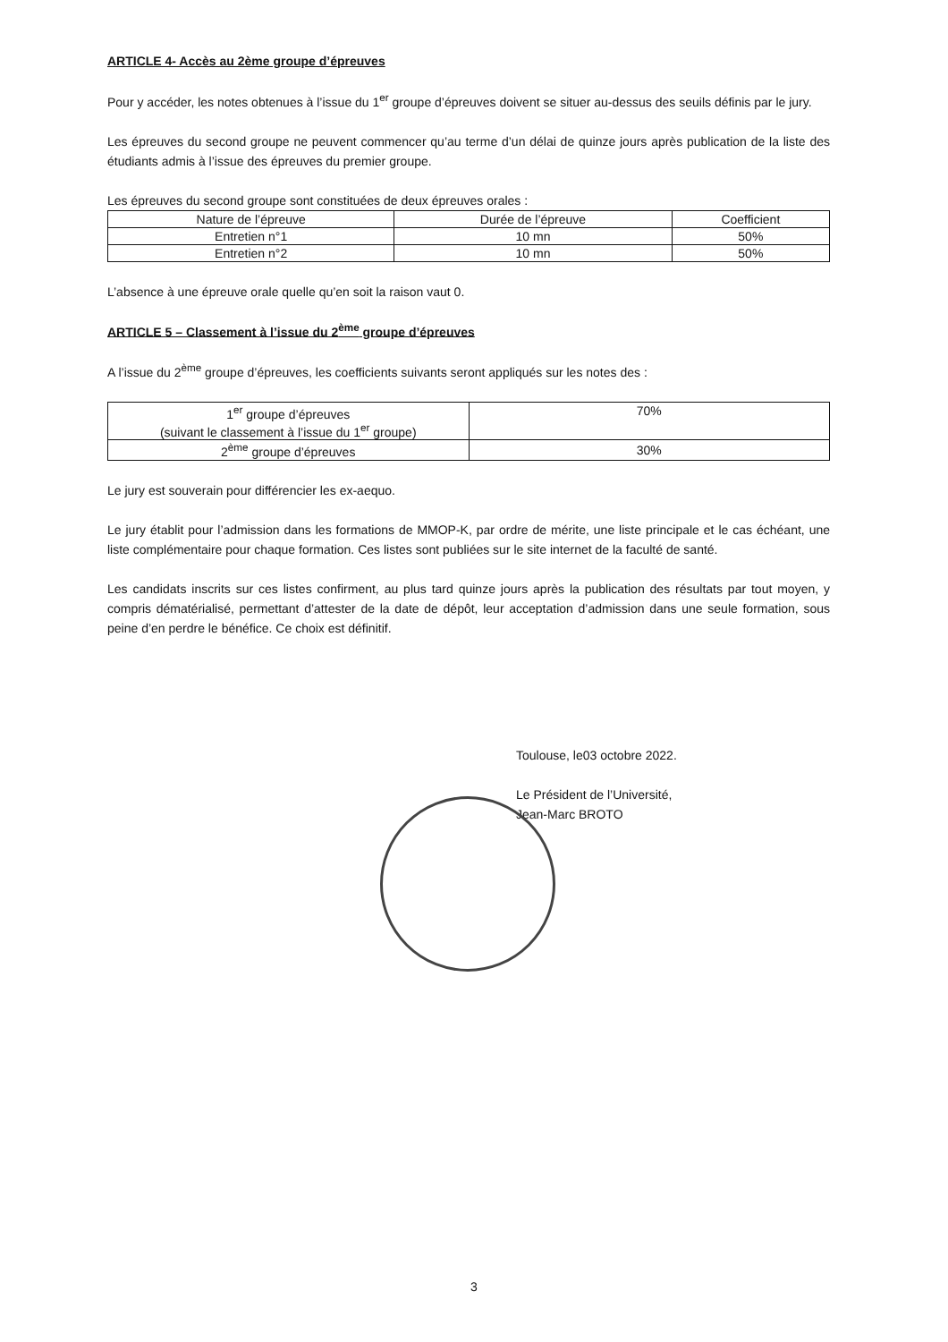ARTICLE 4- Accès au 2ème groupe d’épreuves
Pour y accéder, les notes obtenues à l’issue du 1<sup>er</sup> groupe d’épreuves doivent se situer au-dessus des seuils définis par le jury.
Les épreuves du second groupe ne peuvent commencer qu’au terme d’un délai de quinze jours après publication de la liste des étudiants admis à l’issue des épreuves du premier groupe.
Les épreuves du second groupe sont constituées de deux épreuves orales :
| Nature de l’épreuve | Durée de l’épreuve | Coefficient |
| --- | --- | --- |
| Entretien n°1 | 10 mn | 50% |
| Entretien n°2 | 10 mn | 50% |
L’absence à une épreuve orale quelle qu’en soit la raison vaut 0.
ARTICLE 5 – Classement à l’issue du 2<sup>ème</sup> groupe d’épreuves
A l’issue du 2<sup>ème</sup> groupe d’épreuves, les coefficients suivants seront appliqués sur les notes des :
| 1<sup>er</sup> groupe d’épreuves (suivant le classement à l’issue du 1<sup>er</sup> groupe) | 70% |
| 2<sup>ème</sup> groupe d’épreuves | 30% |
Le jury est souverain pour différencier les ex-aequo.
Le jury établit pour l’admission dans les formations de MMOP-K, par ordre de mérite, une liste principale et le cas échéant, une liste complémentaire pour chaque formation. Ces listes sont publiées sur le site internet de la faculté de santé.
Les candidats inscrits sur ces listes confirment, au plus tard quinze jours après la publication des résultats par tout moyen, y compris dématérialisé, permettant d’attester de la date de dépôt, leur acceptation d’admission dans une seule formation, sous peine d’en perdre le bénéfice. Ce choix est définitif.
Toulouse, le03 octobre 2022.
Le Président de l’Université,
Jean-Marc BROTO
3